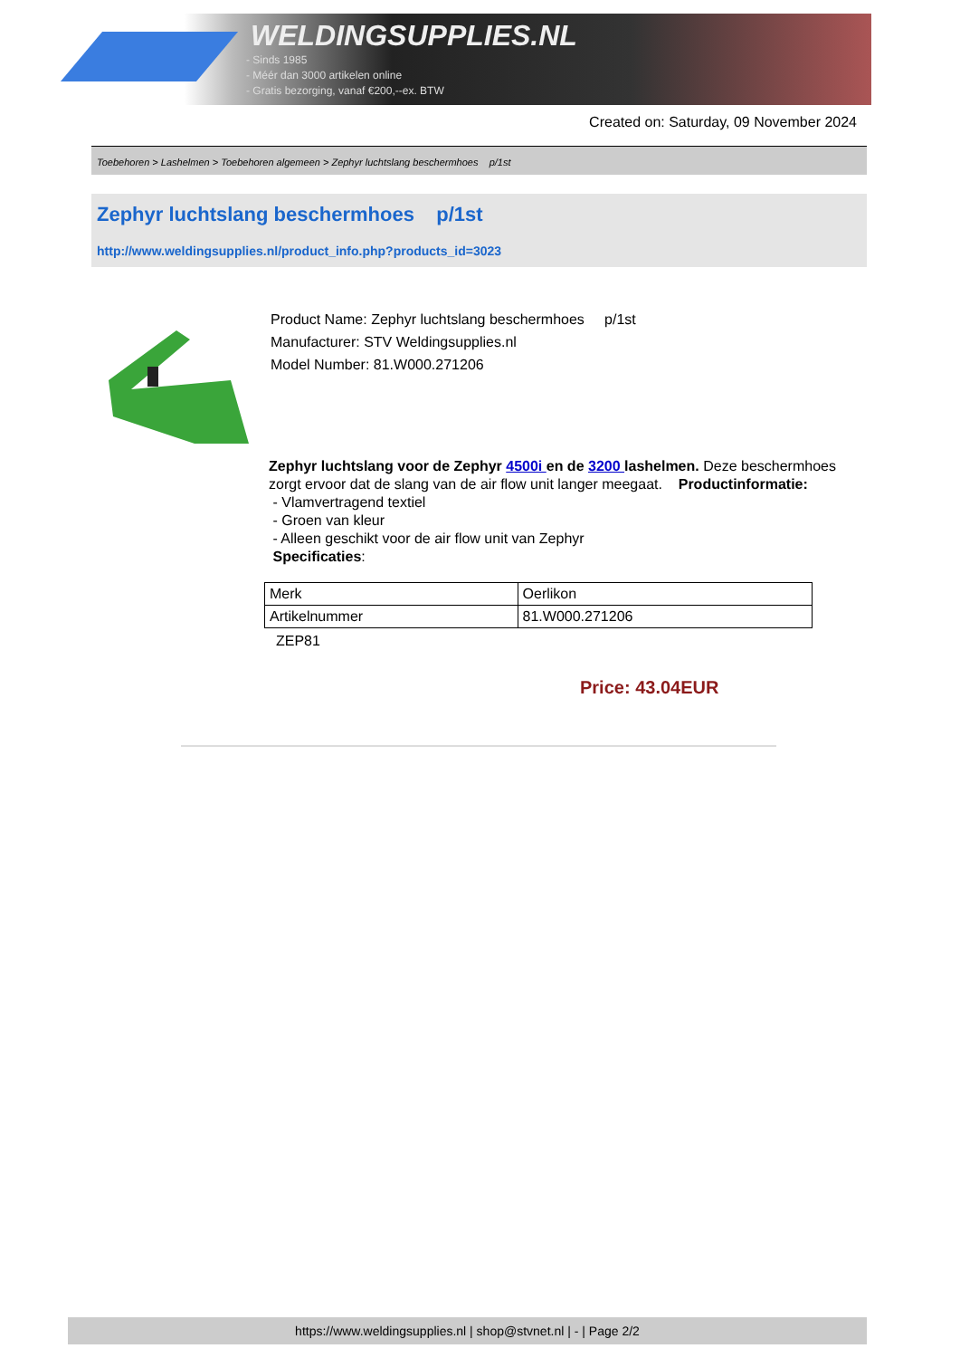WELDINGSUPPLIES.NL
- Sinds 1985
- Méér dan 3000 artikelen online
- Gratis bezorging, vanaf €200,--ex. BTW
Created on: Saturday, 09 November 2024
Toebehoren > Lashelmen > Toebehoren algemeen > Zephyr luchtslang beschermhoes p/1st
Zephyr luchtslang beschermhoes p/1st
http://www.weldingsupplies.nl/product_info.php?products_id=3023
Product Name: Zephyr luchtslang beschermhoes p/1st
Manufacturer: STV Weldingsupplies.nl
Model Number: 81.W000.271206
Zephyr luchtslang voor de Zephyr 4500i en de 3200 lashelmen. Deze beschermhoes zorgt ervoor dat de slang van de air flow unit langer meegaat. Productinformatie:
- Vlamvertragend textiel
- Groen van kleur
- Alleen geschikt voor de air flow unit van Zephyr
Specificaties:
| Merk | Oerlikon |
| Artikelnummer | 81.W000.271206 |
ZEP81
Price: 43.04EUR
https://www.weldingsupplies.nl | shop@stvnet.nl | - | Page 2/2